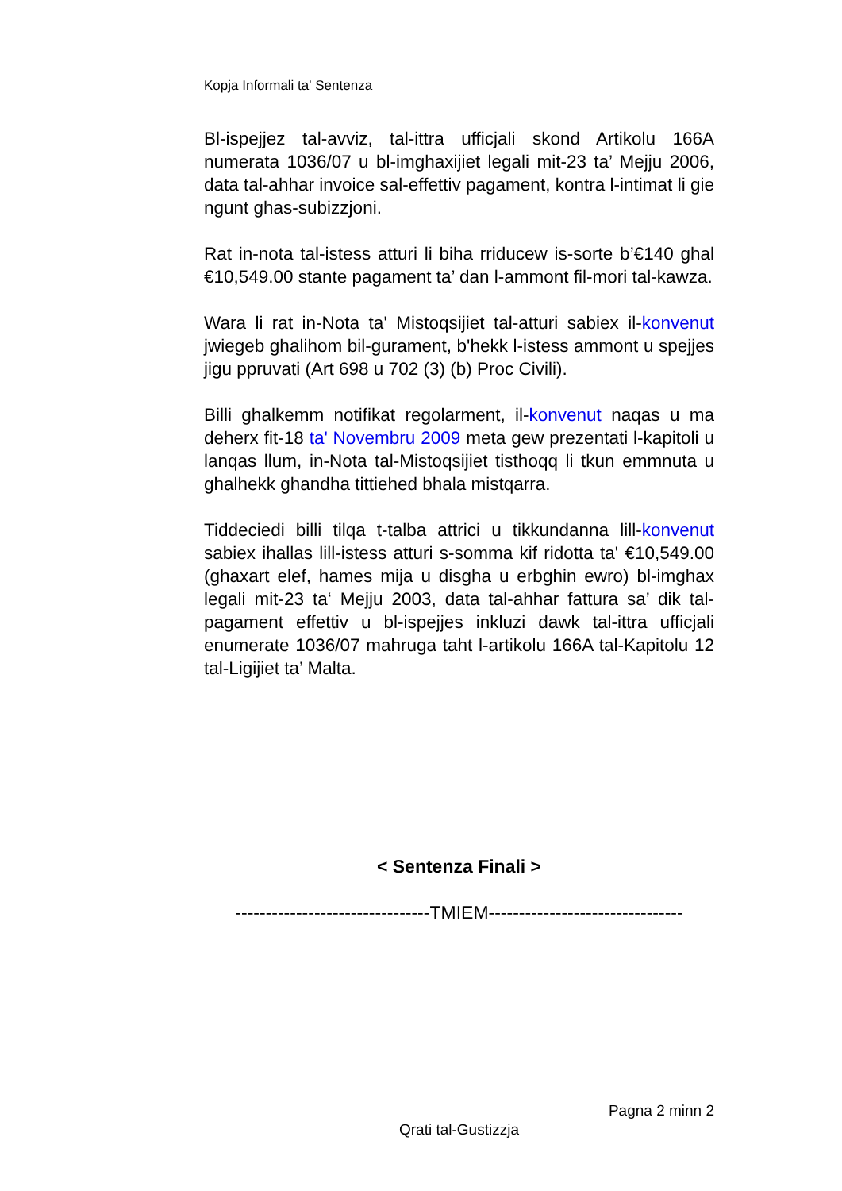Kopja Informali ta' Sentenza
Bl-ispejjez tal-avviz, tal-ittra ufficjali skond Artikolu 166A numerata 1036/07 u bl-imghaxijiet legali mit-23 ta’ Mejju 2006, data tal-ahhar invoice sal-effettiv pagament, kontra l-intimat li gie ngunt ghas-subizzjoni.
Rat in-nota tal-istess atturi li biha rriducew is-sorte b’€140 ghal €10,549.00 stante pagament ta’ dan l-ammont fil-mori tal-kawza.
Wara li rat in-Nota ta' Mistoqsijiet tal-atturi sabiex il-konvenut jwiegeb ghalihom bil-gurament, b'hekk l-istess ammont u spejjes jigu ppruvati (Art 698 u 702 (3) (b) Proc Civili).
Billi ghalkemm notifikat regolarment, il-konvenut naqas u ma deherx fit-18 ta' Novembru 2009 meta gew prezentati l-kapitoli u lanqas llum, in-Nota tal-Mistoqsijiet tisthoqq li tkun emmnuta u ghalhekk ghandha tittiehed bhala mistqarra.
Tiddeciedi billi tilqa t-talba attrici u tikkundanna lill-konvenut sabiex ihallas lill-istess atturi s-somma kif ridotta ta' €10,549.00 (ghaxart elef, hames mija u disgha u erbghin ewro) bl-imghax legali mit-23 ta‘ Mejju 2003, data tal-ahhar fattura sa’ dik tal-pagament effettiv u bl-ispejjes inkluzi dawk tal-ittra ufficjali enumerate 1036/07 mahruga taht l-artikolu 166A tal-Kapitolu 12 tal-Ligijiet ta’ Malta.
< Sentenza Finali >
--------------------------------TMIEM--------------------------------
Pagna 2 minn 2
Qrati tal-Gustizzja